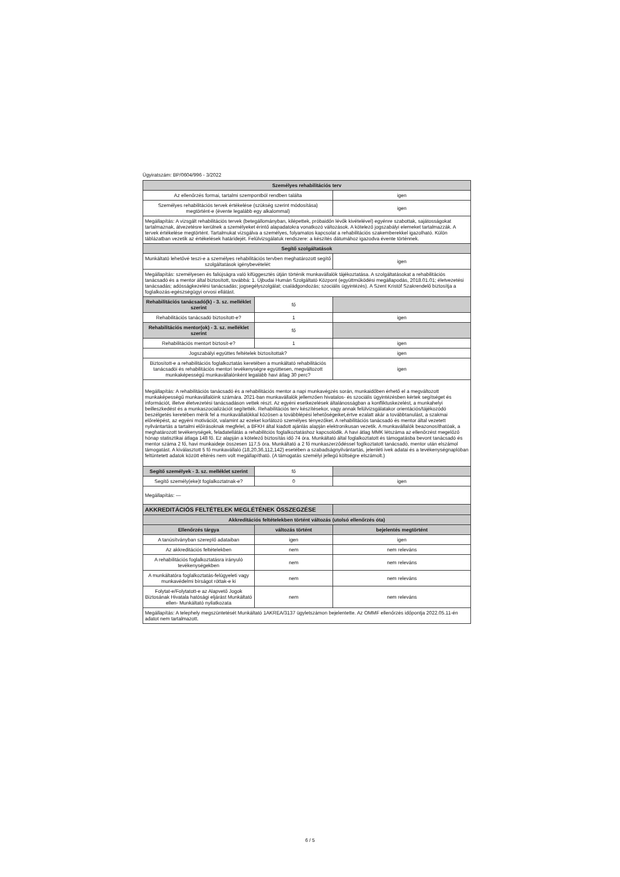Ügyiratszám: BP/0604/996 - 3/2022
| Személyes rehabilitációs terv | | |
| --- | --- | --- |
| Az ellenőrzés formai, tartalmi szempontból rendben találta | | igen |
| Személyes rehabilitációs tervek értékelése (szükség szerint módosítása) megtörtént-e (évente legalább egy alkalommal) | | igen |
| Megállapítás: A vizsgált rehabilitációs tervek (betegállományban, kilépettek, próbaidőn lévők kivételével) egyénre szabottak, sajátosságokat tartalmaznak, átvezetésre kerülnek a személyeket érintő alapadatokra vonatkozó változások. A kötelező jogszabályi elemeket tartalmazzák. A tervek értékelése megtörtént. Tartalmukat vizsgálva a személyes, folyamatos kapcsolat a rehabilitációs szakemberekkel igazolható. Külön táblázatban vezetik az értékelések határidejét. Felülvizsgálatuk rendszere: a készítés dátumához igazodva évente történnek. | | |
| Segítő szolgáltatások | | |
| Munkáltató lehetővé teszi-e a személyes rehabilitációs tervben meghatározott segítő szolgáltatások igénybevételét: | | igen |
| Megállapítás: személyesen és faliújságra való kifüggesztés útján történik munkavállalók tájékoztatása. A szolgáltatásokat a rehabilitációs tanácsadó és a mentor által biztosított, továbbá: 1. Újbudai Humán Szolgáltató Központ (együttműködési megállapodás, 2018.01.01; életvezetési tanácsadás; adósságkezelési tanácsadás; jogsegélyszolgálat; családgondozás; szociális ügyintézés). A Szent Kristóf Szakrendelő biztosítja a foglalkozás-egészségügyi orvosi ellátást. | | |
| Rehabilitációs tanácsadó(k) - 3. sz. melléklet szerint | fő | |
| Rehabilitációs tanácsadó biztosított-e? | 1 | igen |
| Rehabilitációs mentor(ok) - 3. sz. melléklet szerint | fő | |
| Rehabilitációs mentort biztosít-e? | 1 | igen |
| Jogszabályi együttes feltételek biztosítottak? | | igen |
| Biztosított-e a rehabilitációs foglalkoztatás keretében a munkáltató rehabilitációs tanácsadói és rehabilitációs mentori tevékenységre együttesen, megváltozott munkaképességű munkavállalónként legalább havi átlag 30 perc? | | igen |
| Megállapítás: A rehabilitációs tanácsadó és a rehabilitációs mentor a napi munkavégzés során, munkaidőben érhető el a megváltozott munkaképességű munkavállalóink számára. 2021-ban munkavállalók jellemzően hivatalos- és szociális ügyintézésben kértek segítséget és információt, illetve életvezetési tanácsadáson vettek részt. Az egyéni esetkezelések általánosságban a konfliktuskezelést, a munkahelyi beilleszkedést és a munkaszocializációt segítették. Rehabilitációs terv készítésekor, vagy annak felülvizsgálatakor orientációs/tájékozódó beszélgetés keretében mérik fel a munkavállalókkal közösen a továbblépési lehetőségeiket,értve ezalatt akár a továbbtanulást, a szakmai előrelépést, az egyéni motivációt, valamint az ezeket korlátozó személyes tényezőket. A rehabilitációs tanácsadó és mentor által vezetett nyilvántartás a tartalmi előírásoknak megfelel, a BFKH által kiadott ajánlás alapján elektronikusan vezetik. A munkavállalók beazonosíthatóak, a meghatározott tevékenységek, feladatellátás a rehabilitciós foglalkoztatáshoz kapcsolódik. A havi átlag MMK létszáma az ellenőrzést megelőző hónap statisztikai átlaga 148 fő. Ez alapján a kötelező biztosítás idő 74 óra. Munkáltató által foglalkoztatott és támogatásba bevont tanácsadó és mentor száma 2 fő, havi munkaideje összesen 117,5 óra. Munkáltató a 2 fő munkaszerződéssel foglkoztatott tanácsadó, mentor után elszámol támogatást. A kiválasztott 5 fő munkavállaló (18,20,36,112,142) esetében a szabadságnyilvántartás, jelenléti ivek adatai és a tevékenységnaplóban feltüntetett adatok között eltérés nem volt megállapítható. (A támogatás személyi jellegű költségre elszámolt.) | | |
| Segítő személyek - 3. sz. melléklet szerint | fő | |
| Segítő személy(eke)t foglalkoztatnak-e? | 0 | igen |
| Megállapítás: — | | |
| AKKREDITÁCIÓS FELTÉTELEK MEGLÉTÉNEK ÖSSZEGZÉSE | | |
| Akkreditációs feltételekben történt változás (utolsó ellenőrzés óta) | | |
| Ellenőrzés tárgya | változás történt | bejelentés megtörtént |
| A tanúsítványban szereplő adataiban | igen | igen |
| Az akkreditációs feltételekben | nem | nem releváns |
| A rehabilitációs foglalkoztatásra irányuló tevékenységekben | nem | nem releváns |
| A munkáltatóra foglalkoztatás-felügyeleti vagy munkavédelmi bírságot róttak-e ki | nem | nem releváns |
| Folytat-e/Folytatott-e az Alapvető Jogok Biztosának Hivatala hatósági eljárást Munkáltató ellen- Munkáltató nyilatkozata | nem | nem releváns |
| Megállapítás: A telephely megszüntetését Munkáltató 1AKREA/3137 ügyletszámon bejelentette. Az OMMF ellenőrzés időpontja 2022.05.11-én adatot nem tartalmazott. | | |
6 / 5